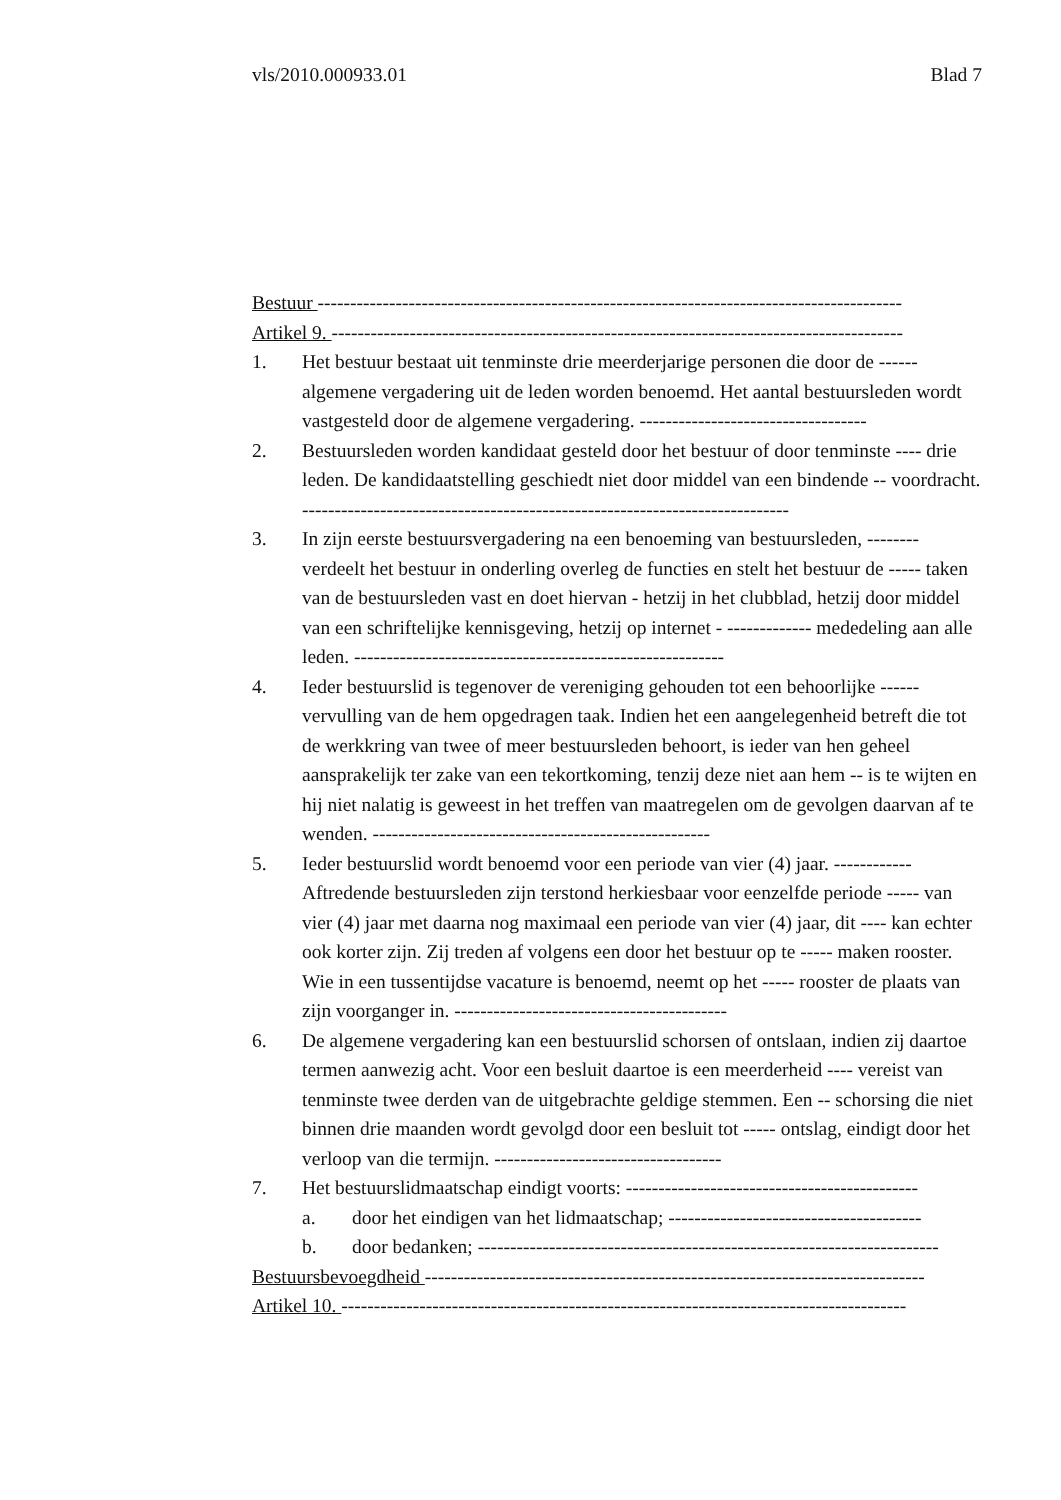vls/2010.000933.01 Blad 7
Bestuur ------------------------------------------------------------------------------------------
Artikel 9. ----------------------------------------------------------------------------------------
1. Het bestuur bestaat uit tenminste drie meerderjarige personen die door de ------ algemene vergadering uit de leden worden benoemd. Het aantal bestuursleden wordt vastgesteld door de algemene vergadering. -----------------------------------
2. Bestuursleden worden kandidaat gesteld door het bestuur of door tenminste ---- drie leden. De kandidaatstelling geschiedt niet door middel van een bindende -- voordracht. ---------------------------------------------------------------------------
3. In zijn eerste bestuursvergadering na een benoeming van bestuursleden, -------- verdeelt het bestuur in onderling overleg de functies en stelt het bestuur de ----- taken van de bestuursleden vast en doet hiervan - hetzij in het clubblad, hetzij door middel van een schriftelijke kennisgeving, hetzij op internet - ------------- mededeling aan alle leden. ---------------------------------------------------------
4. Ieder bestuurslid is tegenover de vereniging gehouden tot een behoorlijke ------ vervulling van de hem opgedragen taak. Indien het een aangelegenheid betreft die tot de werkkring van twee of meer bestuursleden behoort, is ieder van hen geheel aansprakelijk ter zake van een tekortkoming, tenzij deze niet aan hem -- is te wijten en hij niet nalatig is geweest in het treffen van maatregelen om de gevolgen daarvan af te wenden. ----------------------------------------------------
5. Ieder bestuurslid wordt benoemd voor een periode van vier (4) jaar. ------------ Aftredende bestuursleden zijn terstond herkiesbaar voor eenzelfde periode ----- van vier (4) jaar met daarna nog maximaal een periode van vier (4) jaar, dit ---- kan echter ook korter zijn. Zij treden af volgens een door het bestuur op te ----- maken rooster. Wie in een tussentijdse vacature is benoemd, neemt op het ----- rooster de plaats van zijn voorganger in. ------------------------------------------
6. De algemene vergadering kan een bestuurslid schorsen of ontslaan, indien zij daartoe termen aanwezig acht. Voor een besluit daartoe is een meerderheid ---- vereist van tenminste twee derden van de uitgebrachte geldige stemmen. Een -- schorsing die niet binnen drie maanden wordt gevolgd door een besluit tot ----- ontslag, eindigt door het verloop van die termijn. -----------------------------------
7. Het bestuurslidmaatschap eindigt voorts: ---------------------------------------------
a. door het eindigen van het lidmaatschap; ---------------------------------------
b. door bedanken; -----------------------------------------------------------------------
Bestuursbevoegdheid -----------------------------------------------------------------------------
Artikel 10. ---------------------------------------------------------------------------------------